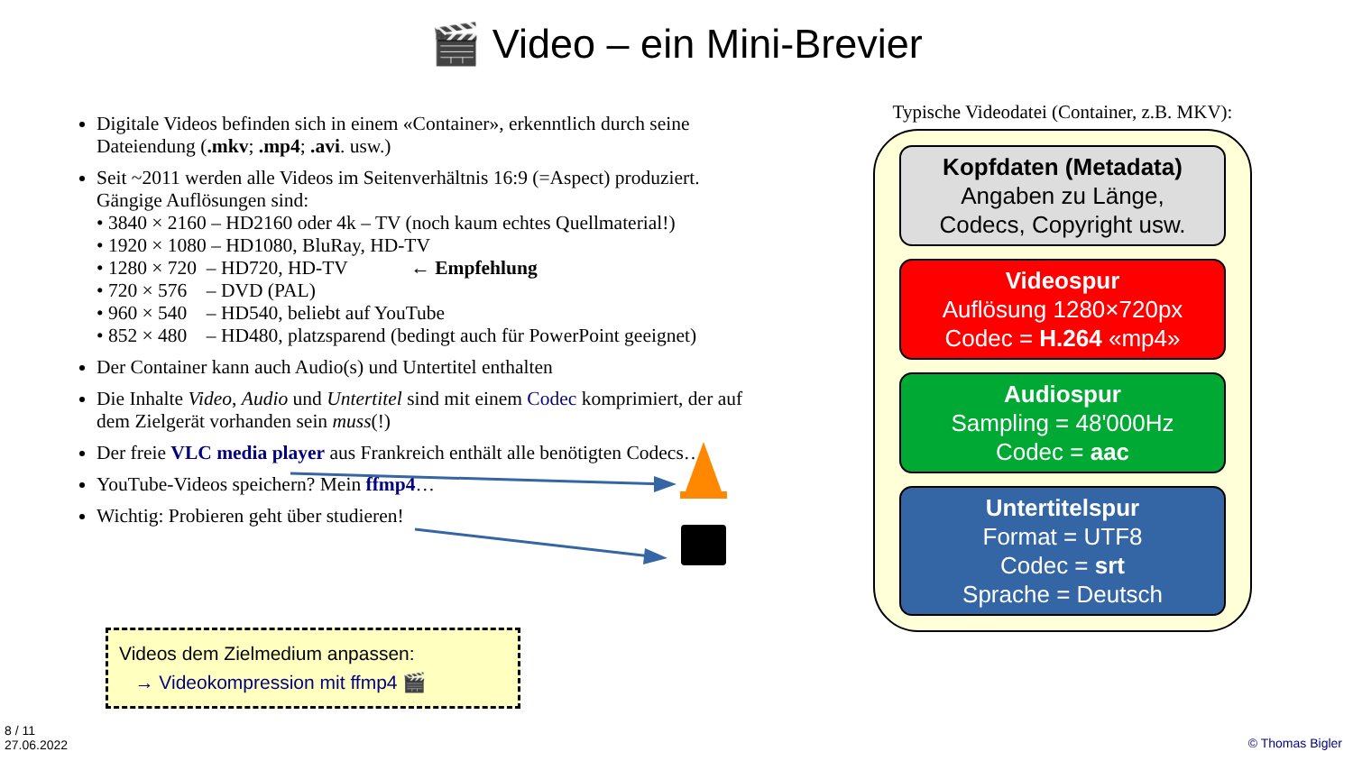🎬 Video – ein Mini-Brevier
Digitale Videos befinden sich in einem «Container», erkenntlich durch seine Dateiendung (.mkv; .mp4; .avi. usw.)
Seit ~2011 werden alle Videos im Seitenverhältnis 16:9 (=Aspect) produziert. Gängige Auflösungen sind:
• 3840 × 2160 – HD2160 oder 4k – TV (noch kaum echtes Quellmaterial!)
• 1920 × 1080 – HD1080, BluRay, HD-TV
• 1280 × 720 – HD720, HD-TV ← Empfehlung
• 720 × 576 – DVD (PAL)
• 960 × 540 – HD540, beliebt auf YouTube
• 852 × 480 – HD480, platzsparend (bedingt auch für PowerPoint geeignet)
Der Container kann auch Audio(s) und Untertitel enthalten
Die Inhalte Video, Audio und Untertitel sind mit einem Codec komprimiert, der auf dem Zielgerät vorhanden sein muss(!)
Der freie VLC media player aus Frankreich enthält alle benötigten Codecs…
YouTube-Videos speichern? Mein ffmp4…
Wichtig: Probieren geht über studieren!
Typische Videodatei (Container, z.B. MKV):
Kopfdaten (Metadata)
Angaben zu Länge,
Codecs, Copyright usw.
Videospur
Auflösung 1280×720px
Codec = H.264 «mp4»
Audiospur
Sampling = 48'000Hz
Codec = aac
Untertitelspur
Format = UTF8
Codec = srt
Sprache = Deutsch
Videos dem Zielmedium anpassen:
→ Videokompression mit ffmp4 🎬
8 / 11
27.06.2022
© Thomas Bigler